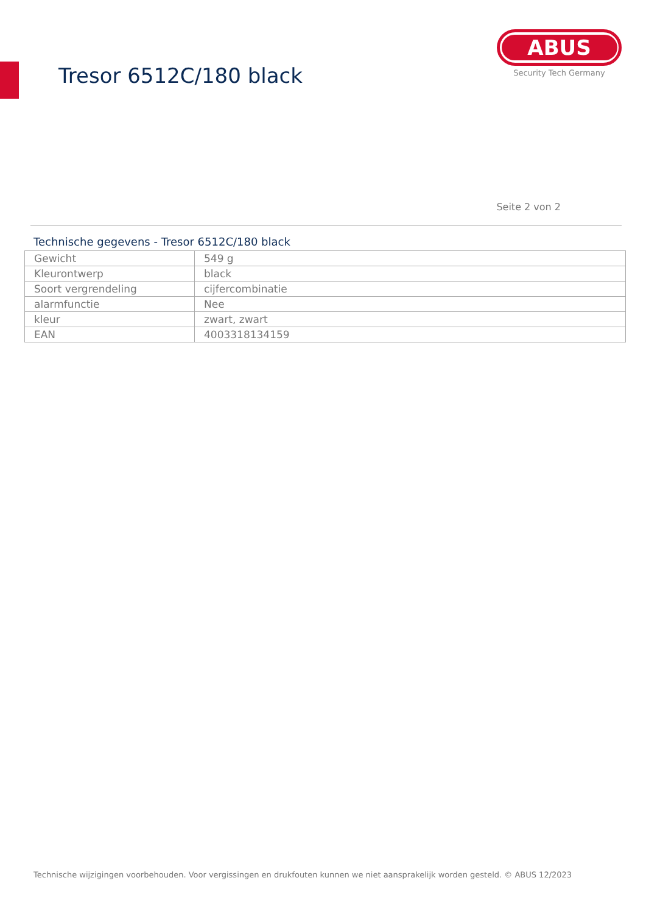Tresor 6512C/180 black
ABUS
Security Tech Germany
Seite 2 von 2
Technische gegevens - Tresor 6512C/180 black
| Gewicht | 549 g |
| Kleurontwerp | black |
| Soort vergrendeling | cijfercombinatie |
| alarmfunctie | Nee |
| kleur | zwart, zwart |
| EAN | 4003318134159 |
Technische wijzigingen voorbehouden. Voor vergissingen en drukfouten kunnen we niet aansprakelijk worden gesteld. © ABUS 12/2023